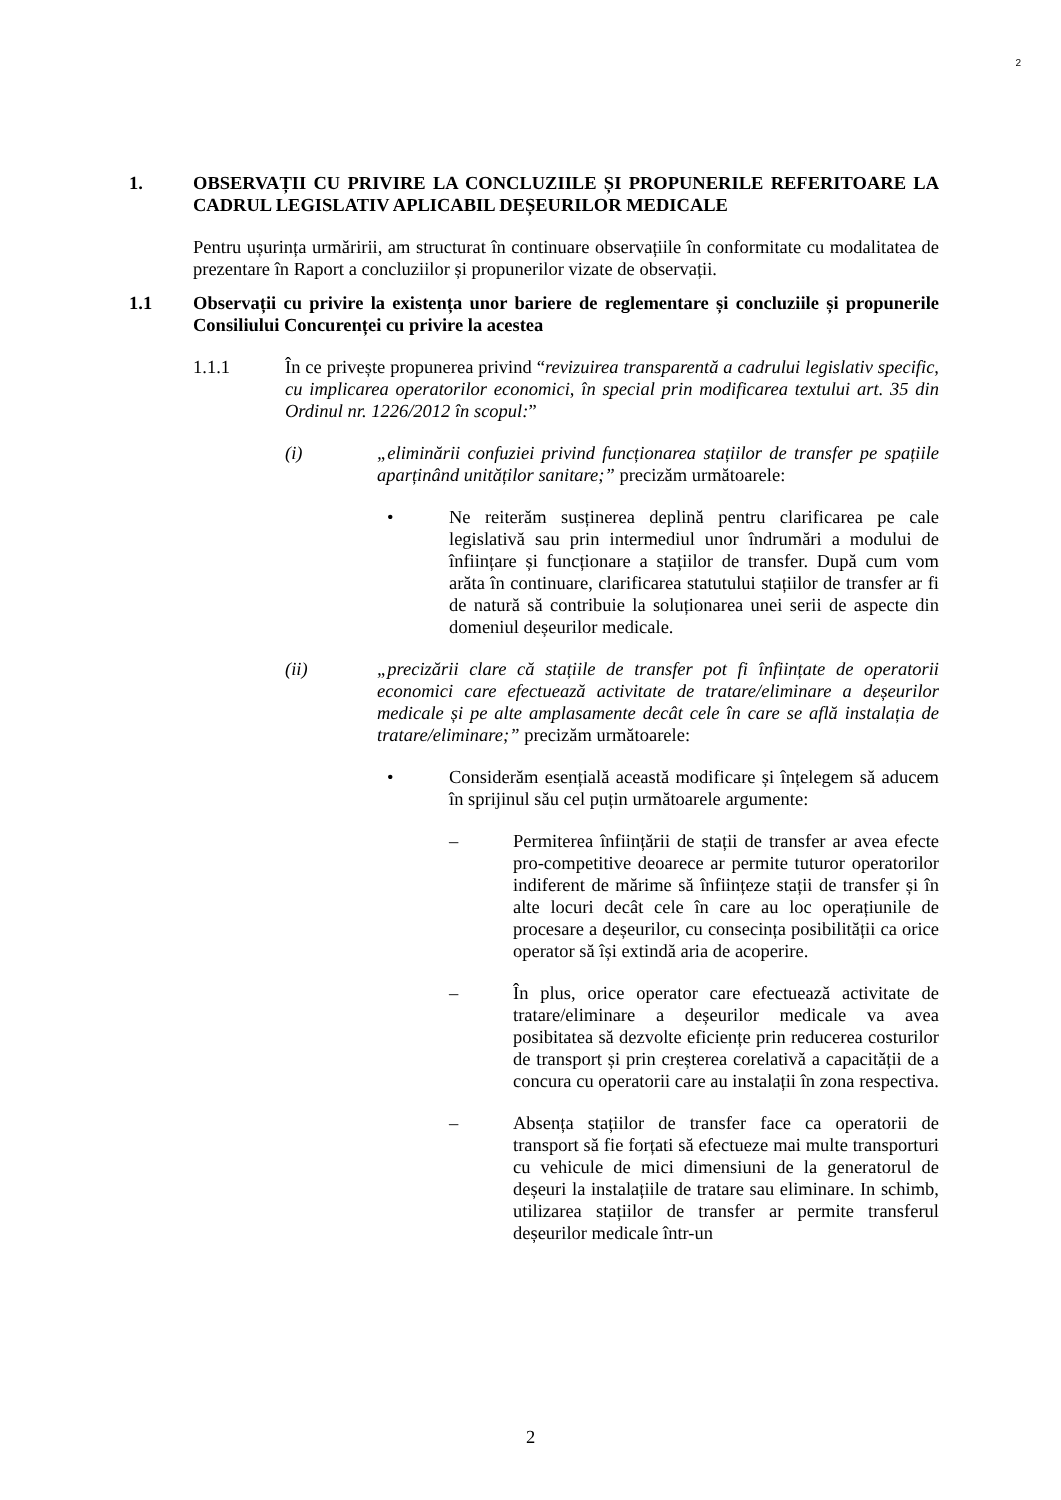2
1. OBSERVAȚII CU PRIVIRE LA CONCLUZIILE ȘI PROPUNERILE REFERITOARE LA CADRUL LEGISLATIV APLICABIL DEȘEURILOR MEDICALE
Pentru ușurința urmăririi, am structurat în continuare observațiile în conformitate cu modalitatea de prezentare în Raport a concluziilor și propunerilor vizate de observații.
1.1 Observații cu privire la existența unor bariere de reglementare și concluziile și propunerile Consiliului Concurenței cu privire la acestea
1.1.1 În ce privește propunerea privind “revizuirea transparentă a cadrului legislativ specific, cu implicarea operatorilor economici, în special prin modificarea textului art. 35 din Ordinul nr. 1226/2012 în scopul:”
(i) „eliminării confuziei privind funcționarea stațiilor de transfer pe spațiile aparținând unităților sanitare;” precizăm următoarele:
• Ne reiterăm susținerea deplină pentru clarificarea pe cale legislativă sau prin intermediul unor îndrumări a modului de înființare și funcționare a stațiilor de transfer. După cum vom arăta în continuare, clarificarea statutului stațiilor de transfer ar fi de natură să contribuie la soluționarea unei serii de aspecte din domeniul deșeurilor medicale.
(ii) „precizării clare că stațiile de transfer pot fi înființate de operatorii economici care efectuează activitate de tratare/eliminare a deșeurilor medicale și pe alte amplasamente decât cele în care se află instalația de tratare/eliminare;” precizăm următoarele:
• Considerăm esențială această modificare și înțelegem să aducem în sprijinul său cel puțin următoarele argumente:
– Permiterea înființării de stații de transfer ar avea efecte pro-competitive deoarece ar permite tuturor operatorilor indiferent de mărime să înființeze stații de transfer și în alte locuri decât cele în care au loc operațiunile de procesare a deșeurilor, cu consecința posibilității ca orice operator să își extindă aria de acoperire.
– În plus, orice operator care efectuează activitate de tratare/eliminare a deșeurilor medicale va avea posibitatea să dezvolte eficiențe prin reducerea costurilor de transport și prin creșterea corelativă a capacității de a concura cu operatorii care au instalații în zona respectiva.
– Absența stațiilor de transfer face ca operatorii de transport să fie forțati să efectueze mai multe transporturi cu vehicule de mici dimensiuni de la generatorul de deșeuri la instalațiile de tratare sau eliminare. In schimb, utilizarea stațiilor de transfer ar permite transferul deșeurilor medicale într-un
2